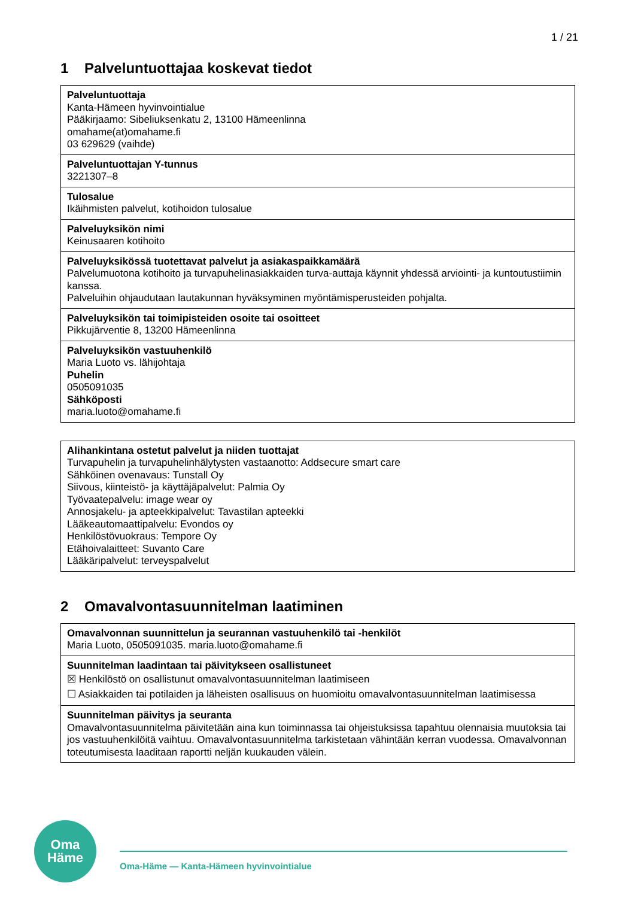1 / 21
1 Palveluntuottajaa koskevat tiedot
| Palveluntuottaja Kanta-Hämeen hyvinvointialue Pääkirjaamo: Sibeliuksenkatu 2, 13100 Hämeenlinna omahame(at)omahame.fi 03 629629 (vaihde) |
| Palveluntuottajan Y-tunnus 3221307–8 |
| Tulosalue Ikäihmisten palvelut, kotihoidon tulosalue |
| Palveluyksikön nimi Keinusaaren kotihoito |
| Palveluyksikössä tuotettavat palvelut ja asiakaspaikkamäärä Palvelumuotona kotihoito ja turvapuhelinasiakkaiden turva-auttaja käynnit yhdessä arviointi- ja kuntoutustiimin kanssa. Palveluihin ohjaudutaan lautakunnan hyväksyminen myöntämisperusteiden pohjalta. |
| Palveluyksikön tai toimipisteiden osoite tai osoitteet Pikkujärventie 8, 13200 Hämeenlinna |
| Palveluyksikön vastuuhenkilö Maria Luoto vs. lähijohtaja Puhelin 0505091035 Sähköposti maria.luoto@omahame.fi |
| Alihankintana ostetut palvelut ja niiden tuottajat Turvapuhelin ja turvapuhelinhälytysten vastaanotto: Addsecure smart care Sähköinen ovenavaus: Tunstall Oy Siivous, kiinteistö- ja käyttäjäpalvelut: Palmia Oy Työvaatepalvelu: image wear oy Annosjakelu- ja apteekkipalvelut: Tavastilan apteekki Lääkeautomaattipalvelu: Evondos oy Henkilöstövuokraus: Tempore Oy Etähoivalaitteet: Suvanto Care Lääkäripalvelut: terveyspalvelut |
2 Omavalvontasuunnitelman laatiminen
| Omavalvonnan suunnittelun ja seurannan vastuuhenkilö tai -henkilöt Maria Luoto, 0505091035. maria.luoto@omahame.fi |
| Suunnitelman laadintaan tai päivitykseen osallistuneet ☒ Henkilöstö on osallistunut omavalvontasuunnitelman laatimiseen ☐ Asiakkaiden tai potilaiden ja läheisten osallisuus on huomioitu omavalvontasuunnitelman laatimisessa |
| Suunnitelman päivitys ja seuranta Omavalvontasuunnitelma päivitetään aina kun toiminnassa tai ohjeistuksissa tapahtuu olennaisia muutoksia tai jos vastuuhenkilöitä vaihtuu. Omavalvontasuunnitelma tarkistetaan vähintään kerran vuodessa. Omavalvonnan toteutumisesta laaditaan raportti neljän kuukauden välein. |
Oma
Häme
Oma-Häme — Kanta-Hämeen hyvinvointialue